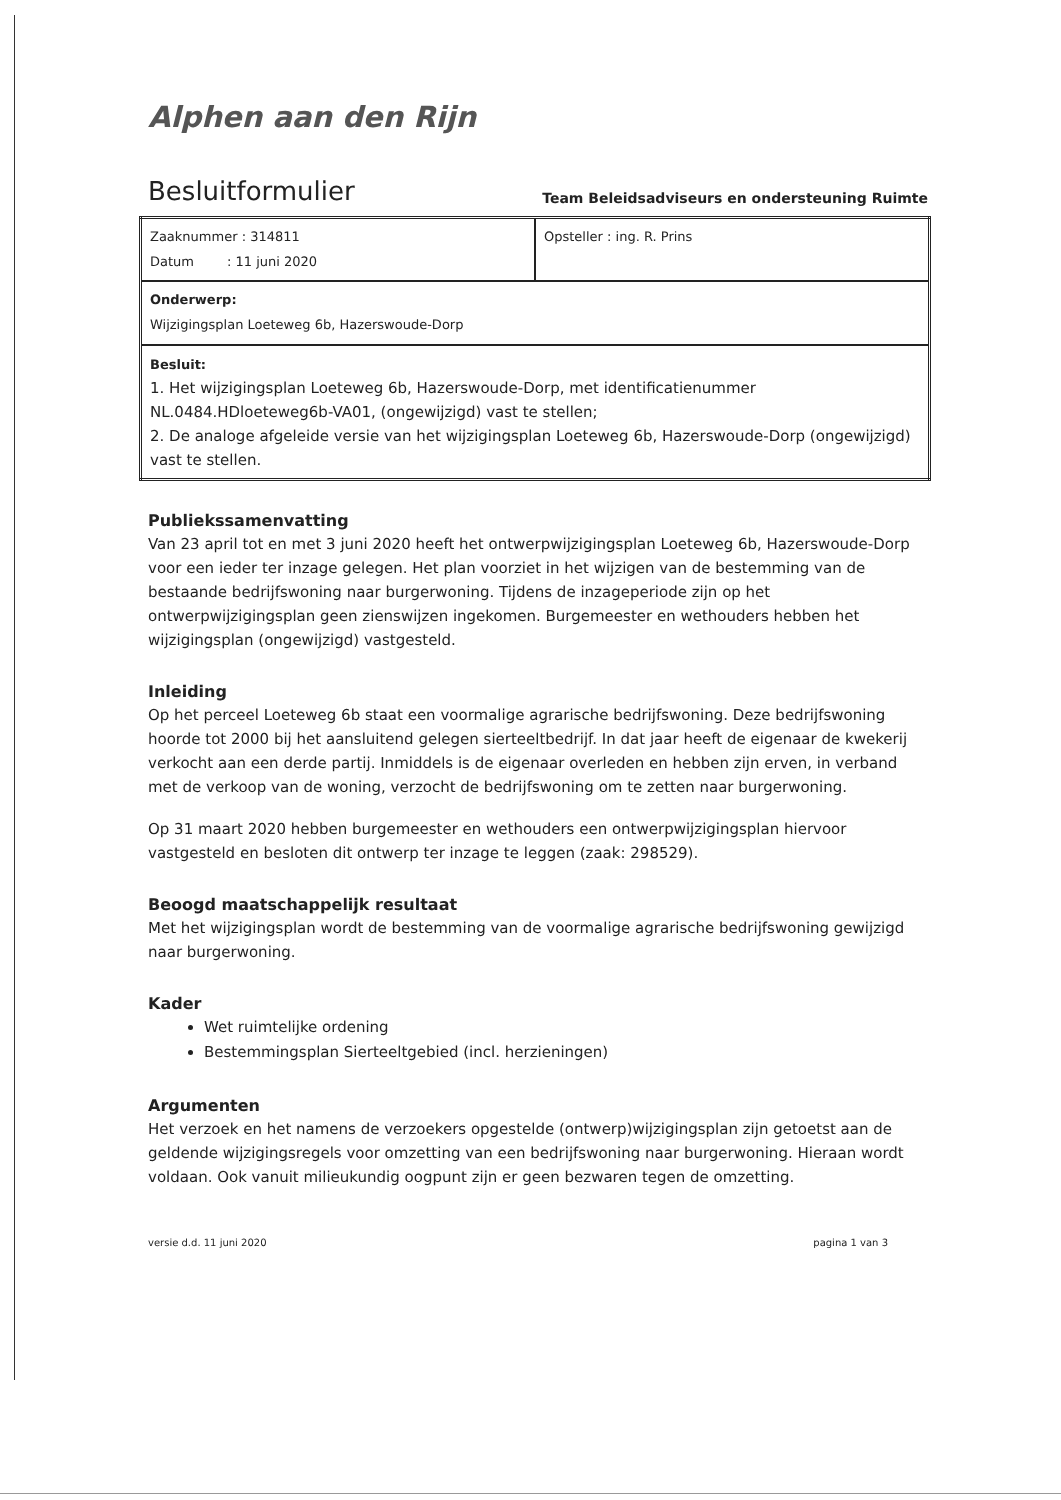Alphen aan den Rijn
Besluitformulier
Team Beleidsadviseurs en ondersteuning Ruimte
| Zaaknummer : 314811 Datum : 11 juni 2020 | Opsteller : ing. R. Prins |
| Onderwerp: Wijzigingsplan Loeteweg 6b, Hazerswoude-Dorp | |
| Besluit: 1. Het wijzigingsplan Loeteweg 6b, Hazerswoude-Dorp, met identificatienummer NL.0484.HDloeteweg6b-VA01, (ongewijzigd) vast te stellen; 2. De analoge afgeleide versie van het wijzigingsplan Loeteweg 6b, Hazerswoude-Dorp (ongewijzigd) vast te stellen. | |
Publiekssamenvatting
Van 23 april tot en met 3 juni 2020 heeft het ontwerpwijzigingsplan Loeteweg 6b, Hazerswoude-Dorp voor een ieder ter inzage gelegen. Het plan voorziet in het wijzigen van de bestemming van de bestaande bedrijfswoning naar burgerwoning. Tijdens de inzageperiode zijn op het ontwerpwijzigingsplan geen zienswijzen ingekomen. Burgemeester en wethouders hebben het wijzigingsplan (ongewijzigd) vastgesteld.
Inleiding
Op het perceel Loeteweg 6b staat een voormalige agrarische bedrijfswoning. Deze bedrijfswoning hoorde tot 2000 bij het aansluitend gelegen sierteeltbedrijf. In dat jaar heeft de eigenaar de kwekerij verkocht aan een derde partij. Inmiddels is de eigenaar overleden en hebben zijn erven, in verband met de verkoop van de woning, verzocht de bedrijfswoning om te zetten naar burgerwoning.
Op 31 maart 2020 hebben burgemeester en wethouders een ontwerpwijzigingsplan hiervoor vastgesteld en besloten dit ontwerp ter inzage te leggen (zaak: 298529).
Beoogd maatschappelijk resultaat
Met het wijzigingsplan wordt de bestemming van de voormalige agrarische bedrijfswoning gewijzigd naar burgerwoning.
Kader
Wet ruimtelijke ordening
Bestemmingsplan Sierteeltgebied (incl. herzieningen)
Argumenten
Het verzoek en het namens de verzoekers opgestelde (ontwerp)wijzigingsplan zijn getoetst aan de geldende wijzigingsregels voor omzetting van een bedrijfswoning naar burgerwoning. Hieraan wordt voldaan. Ook vanuit milieukundig oogpunt zijn er geen bezwaren tegen de omzetting.
versie d.d. 11 juni 2020 pagina 1 van 3